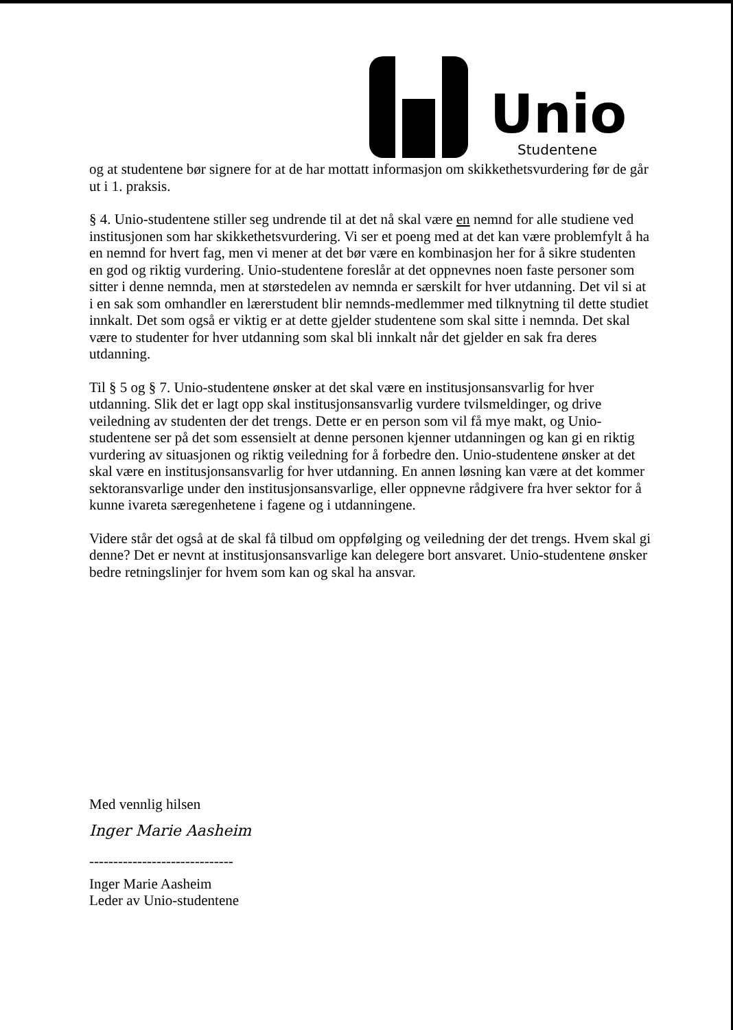Unio
Studentene
og at studentene bør signere for at de har mottatt informasjon om skikkethetsvurdering før de går ut i 1. praksis.
§ 4. Unio-studentene stiller seg undrende til at det nå skal være en nemnd for alle studiene ved institusjonen som har skikkethetsvurdering. Vi ser et poeng med at det kan være problemfylt å ha en nemnd for hvert fag, men vi mener at det bør være en kombinasjon her for å sikre studenten en god og riktig vurdering. Unio-studentene foreslår at det oppnevnes noen faste personer som sitter i denne nemnda, men at størstedelen av nemnda er særskilt for hver utdanning. Det vil si at i en sak som omhandler en lærerstudent blir nemnds-medlemmer med tilknytning til dette studiet innkalt. Det som også er viktig er at dette gjelder studentene som skal sitte i nemnda. Det skal være to studenter for hver utdanning som skal bli innkalt når det gjelder en sak fra deres utdanning.
Til § 5 og § 7. Unio-studentene ønsker at det skal være en institusjonsansvarlig for hver utdanning. Slik det er lagt opp skal institusjonsansvarlig vurdere tvilsmeldinger, og drive veiledning av studenten der det trengs. Dette er en person som vil få mye makt, og Unio-studentene ser på det som essensielt at denne personen kjenner utdanningen og kan gi en riktig vurdering av situasjonen og riktig veiledning for å forbedre den. Unio-studentene ønsker at det skal være en institusjonsansvarlig for hver utdanning. En annen løsning kan være at det kommer sektoransvarlige under den institusjonsansvarlige, eller oppnevne rådgivere fra hver sektor for å kunne ivareta særegenhetene i fagene og i utdanningene.
Videre står det også at de skal få tilbud om oppfølging og veiledning der det trengs. Hvem skal gi denne? Det er nevnt at institusjonsansvarlige kan delegere bort ansvaret. Unio-studentene ønsker bedre retningslinjer for hvem som kan og skal ha ansvar.
Med vennlig hilsen
Inger Marie Aasheim
------------------------------
Inger Marie Aasheim
Leder av Unio-studentene